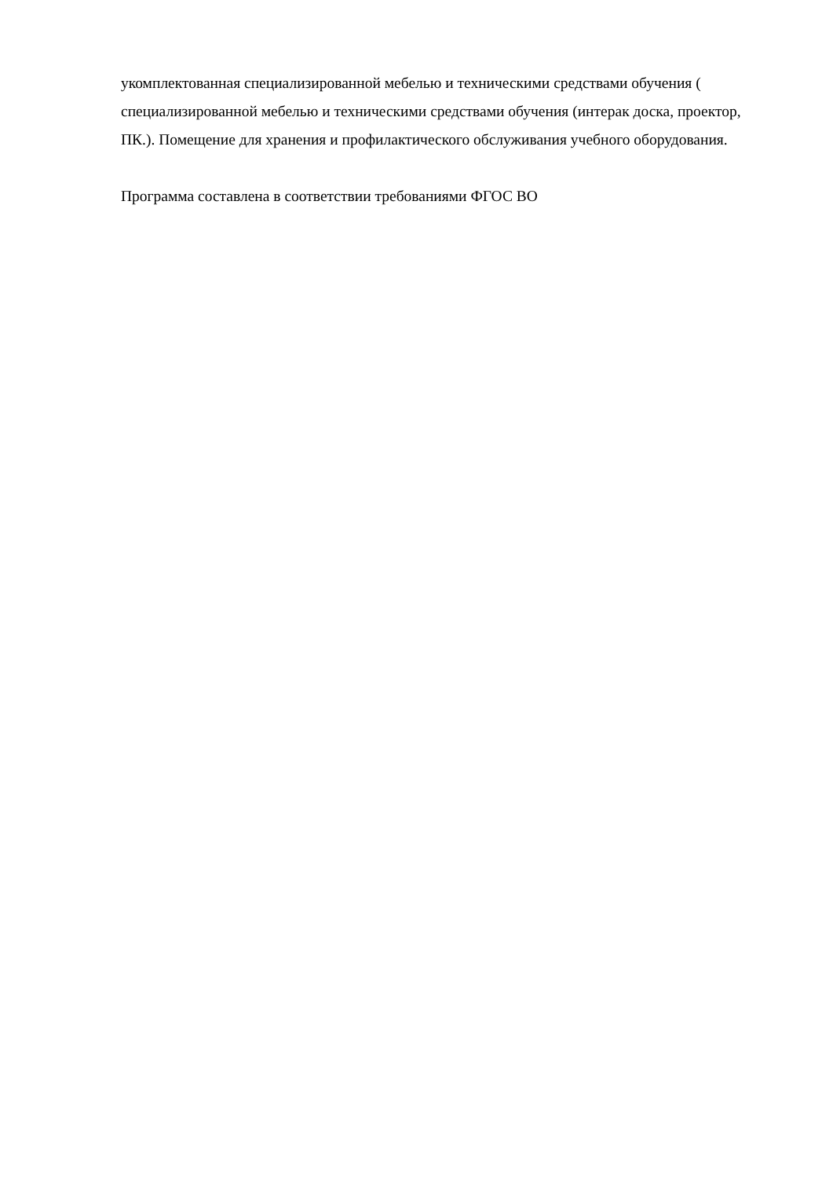укомплектованная специализированной мебелью и техническими средствами обучения ( специализированной мебелью и техническими средствами обучения (интерак доска, проектор, ПК.). Помещение для хранения и профилактического обслуживания учебного оборудования.
Программа составлена в соответствии требованиями ФГОС ВО